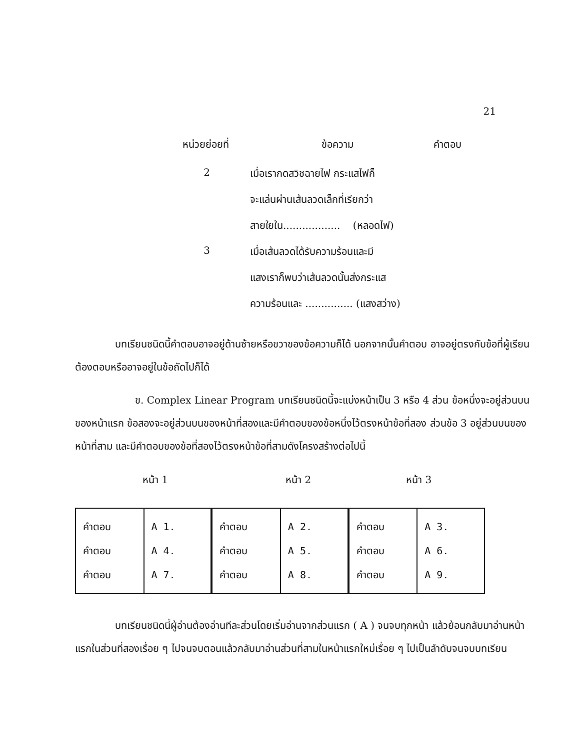21
หน่วยย่อยที่ ข้อความ คำตอบ
2 เมื่อเรากดสวิชฉายไฟ กระแสไฟก็
จะแล่นผ่านเส้นลวดเล็กที่เรียกว่า
สายใยใน.................. (หลอดไฟ)
3 เมื่อเส้นลวดได้รับความร้อนและมี
แสงเราก็พบว่าเส้นลวดนั้นส่งกระแส
ความร้อนและ ............... (แสงสว่าง)
บทเรียนชนิดนี้คำตอบอาจอยู่ด้านซ้ายหรือขวาของข้อความก็ได้ นอกจากนั้นคำตอบ อาจอยู่ตรงกับข้อที่ผู้เรียนต้องตอบหรืออาจอยู่ในข้อถัดไปก็ได้
ข. Complex Linear Program บทเรียนชนิดนี้จะแบ่งหน้าเป็น 3 หรือ 4 ส่วน ข้อหนึ่งจะอยู่ส่วนบนของหน้าแรก ข้อสองจะอยู่ส่วนบนของหน้าที่สองและมีคำตอบของข้อหนึ่งไว้ตรงหน้าข้อที่สอง ส่วนข้อ 3 อยู่ส่วนบนของหน้าที่สาม และมีคำตอบของข้อที่สองไว้ตรงหน้าข้อที่สามดังโครงสร้างต่อไปนี้
หน้า 1 หน้า 2 หน้า 3
| คำตอบ คำตอบ คำตอบ | A 1. A 4. A 7. |
| คำตอบ คำตอบ คำตอบ | A 2. A 5. A 8. |
| คำตอบ คำตอบ คำตอบ | A 3. A 6. A 9. |
บทเรียนชนิดนี้ผู้อ่านต้องอ่านทีละส่วนโดยเริ่มอ่านจากส่วนแรก ( A ) จนจบทุกหน้า แล้วย้อนกลับมาอ่านหน้าแรกในส่วนที่สองเรื่อย ๆ ไปจนจบตอนแล้วกลับมาอ่านส่วนที่สามในหน้าแรกใหม่เรื่อย ๆ ไปเป็นลำดับจนจบบทเรียน